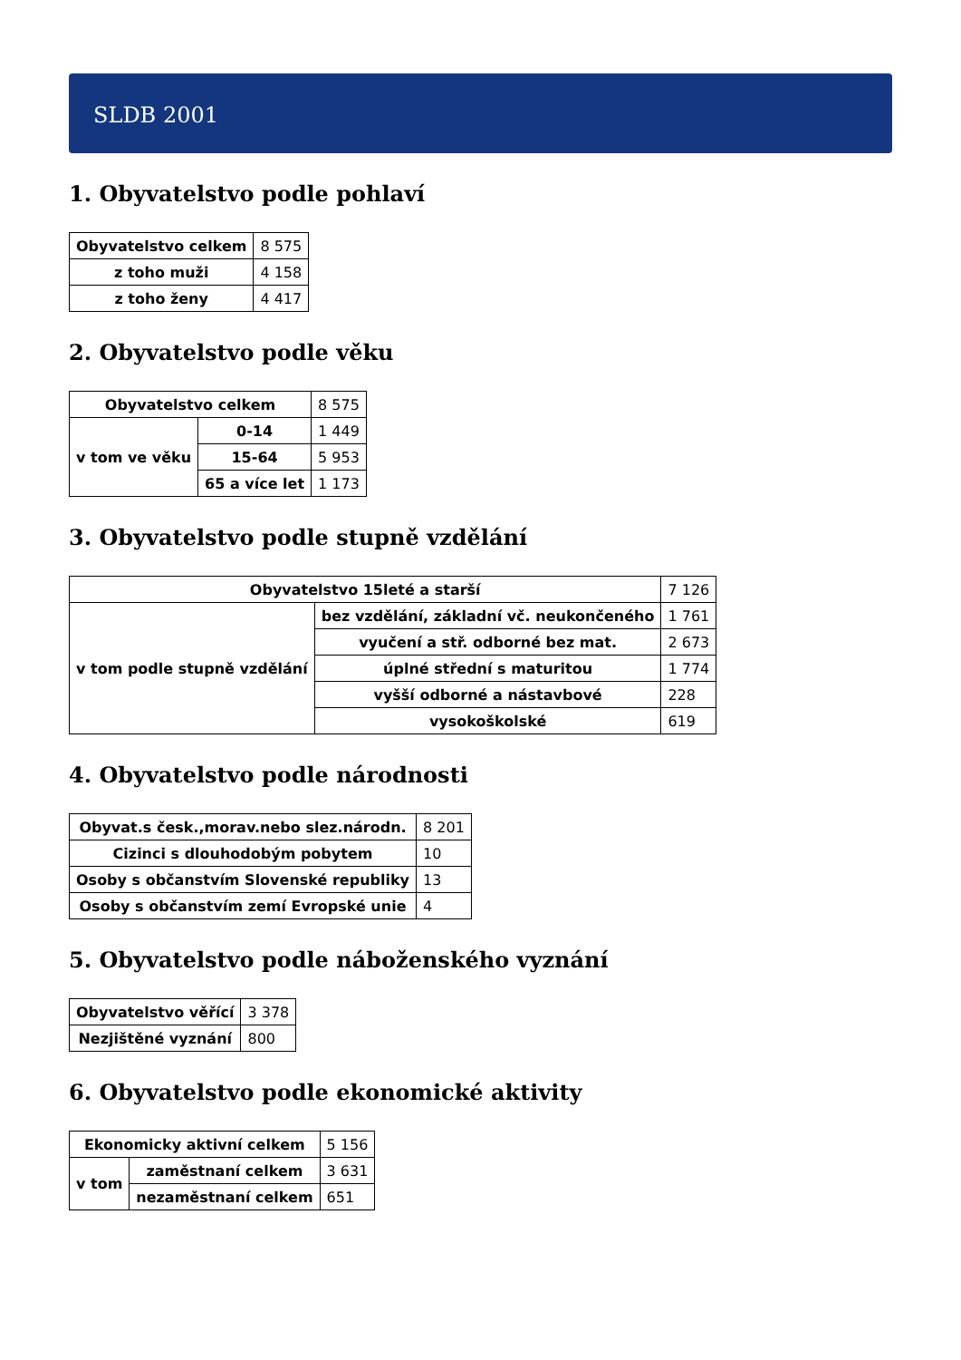SLDB 2001
1. Obyvatelstvo podle pohlaví
| Obyvatelstvo celkem | 8 575 |
| z toho muži | 4 158 |
| z toho ženy | 4 417 |
2. Obyvatelstvo podle věku
| Obyvatelstvo celkem | | 8 575 |
| v tom ve věku | 0-14 | 1 449 |
| | 15-64 | 5 953 |
| | 65 a více let | 1 173 |
3. Obyvatelstvo podle stupně vzdělání
| Obyvatelstvo 15leté a starší | | 7 126 |
| v tom podle stupně vzdělání | bez vzdělání, základní vč. neukončeného | 1 761 |
| | vyučení a stř. odborné bez mat. | 2 673 |
| | úplné střední s maturitou | 1 774 |
| | vyšší odborné a nástavbové | 228 |
| | vysokoškolské | 619 |
4. Obyvatelstvo podle národnosti
| Obyvat.s česk.,morav.nebo slez.národn. | 8 201 |
| Cizinci s dlouhodobým pobytem | 10 |
| Osoby s občanstvím Slovenské republiky | 13 |
| Osoby s občanstvím zemí Evropské unie | 4 |
5. Obyvatelstvo podle náboženského vyznání
| Obyvatelstvo věřící | 3 378 |
| Nezjištěné vyznání | 800 |
6. Obyvatelstvo podle ekonomické aktivity
| Ekonomicky aktivní celkem | | 5 156 |
| v tom | zaměstnaní celkem | 3 631 |
| | nezaměstnaní celkem | 651 |